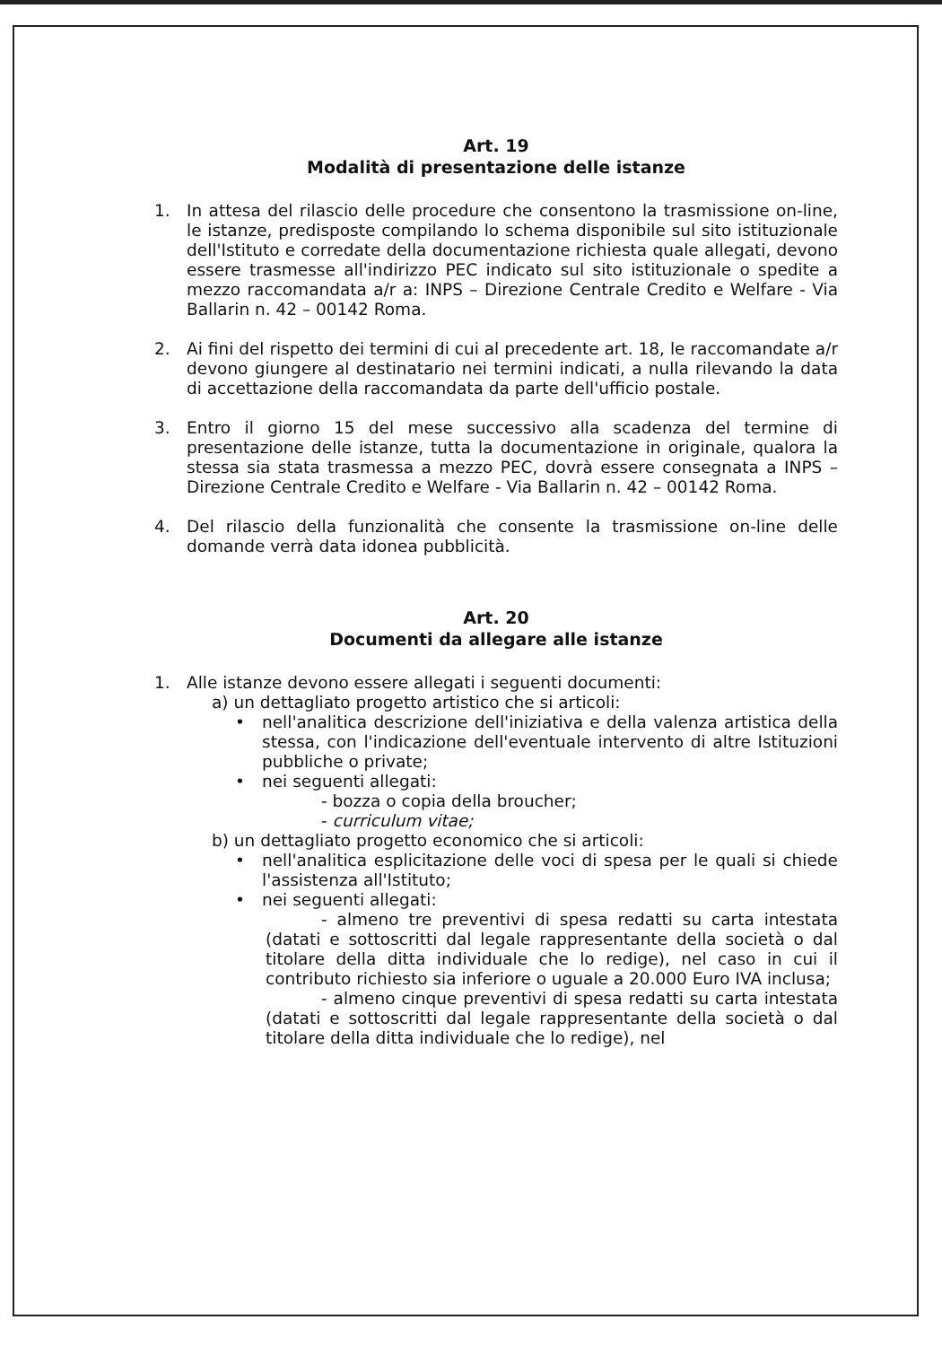Art. 19
Modalità di presentazione delle istanze
1. In attesa del rilascio delle procedure che consentono la trasmissione on-line, le istanze, predisposte compilando lo schema disponibile sul sito istituzionale dell'Istituto e corredate della documentazione richiesta quale allegati, devono essere trasmesse all'indirizzo PEC indicato sul sito istituzionale o spedite a mezzo raccomandata a/r a: INPS – Direzione Centrale Credito e Welfare - Via Ballarin n. 42 – 00142 Roma.
2. Ai fini del rispetto dei termini di cui al precedente art. 18, le raccomandate a/r devono giungere al destinatario nei termini indicati, a nulla rilevando la data di accettazione della raccomandata da parte dell'ufficio postale.
3. Entro il giorno 15 del mese successivo alla scadenza del termine di presentazione delle istanze, tutta la documentazione in originale, qualora la stessa sia stata trasmessa a mezzo PEC, dovrà essere consegnata a INPS – Direzione Centrale Credito e Welfare - Via Ballarin n. 42 – 00142 Roma.
4. Del rilascio della funzionalità che consente la trasmissione on-line delle domande verrà data idonea pubblicità.
Art. 20
Documenti da allegare alle istanze
1. Alle istanze devono essere allegati i seguenti documenti:
a) un dettagliato progetto artistico che si articoli:
• nell'analitica descrizione dell'iniziativa e della valenza artistica della stessa, con l'indicazione dell'eventuale intervento di altre Istituzioni pubbliche o private;
• nei seguenti allegati:
- bozza o copia della broucher;
- curriculum vitae;
b) un dettagliato progetto economico che si articoli:
• nell'analitica esplicitazione delle voci di spesa per le quali si chiede l'assistenza all'Istituto;
• nei seguenti allegati:
- almeno tre preventivi di spesa redatti su carta intestata (datati e sottoscritti dal legale rappresentante della società o dal titolare della ditta individuale che lo redige), nel caso in cui il contributo richiesto sia inferiore o uguale a 20.000 Euro IVA inclusa;
- almeno cinque preventivi di spesa redatti su carta intestata (datati e sottoscritti dal legale rappresentante della società o dal titolare della ditta individuale che lo redige), nel